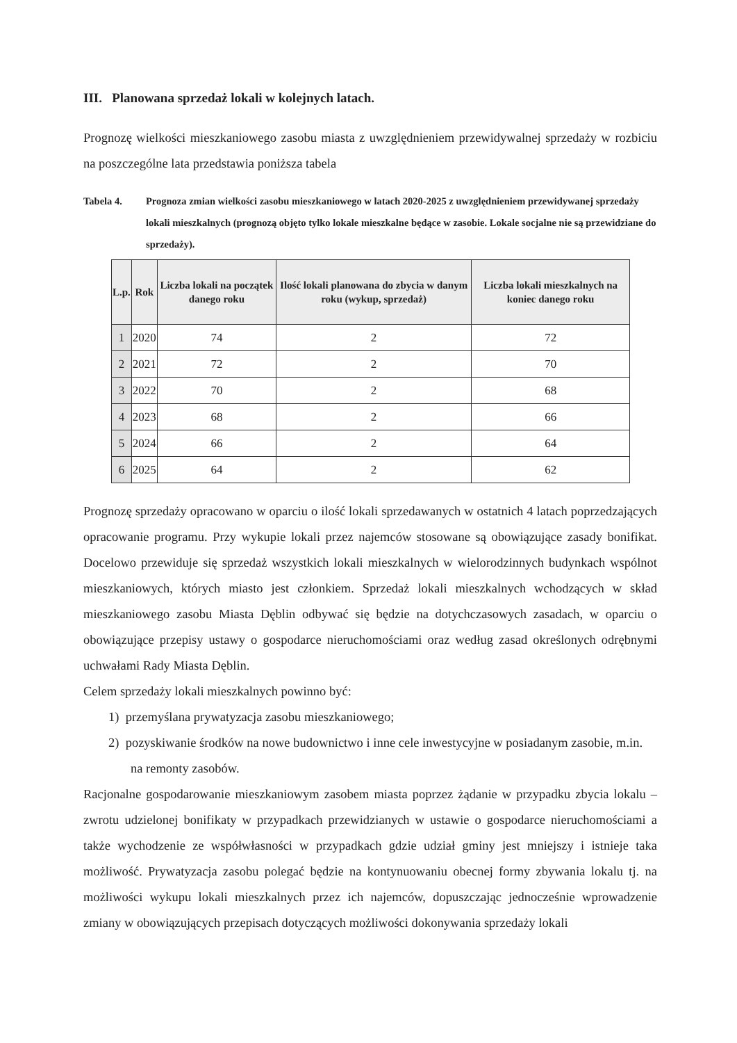III. Planowana sprzedaż lokali w kolejnych latach.
Prognozę wielkości mieszkaniowego zasobu miasta z uwzględnieniem przewidywalnej sprzedaży w rozbiciu na poszczególne lata przedstawia poniższa tabela
Tabela 4. Prognoza zmian wielkości zasobu mieszkaniowego w latach 2020-2025 z uwzględnieniem przewidywanej sprzedaży lokali mieszkalnych (prognozą objęto tylko lokale mieszkalne będące w zasobie. Lokale socjalne nie są przewidziane do sprzedaży).
| L.p. | Rok | Liczba lokali na początek danego roku | Ilość lokali planowana do zbycia w danym roku (wykup, sprzedaż) | Liczba lokali mieszkalnych na koniec danego roku |
| --- | --- | --- | --- | --- |
| 1 | 2020 | 74 | 2 | 72 |
| 2 | 2021 | 72 | 2 | 70 |
| 3 | 2022 | 70 | 2 | 68 |
| 4 | 2023 | 68 | 2 | 66 |
| 5 | 2024 | 66 | 2 | 64 |
| 6 | 2025 | 64 | 2 | 62 |
Prognozę sprzedaży opracowano w oparciu o ilość lokali sprzedawanych w ostatnich 4 latach poprzedzających opracowanie programu. Przy wykupie lokali przez najemców stosowane są obowiązujące zasady bonifikat. Docelowo przewiduje się sprzedaż wszystkich lokali mieszkalnych w wielorodzinnych budynkach wspólnot mieszkaniowych, których miasto jest członkiem. Sprzedaż lokali mieszkalnych wchodzących w skład mieszkaniowego zasobu Miasta Dęblin odbywać się będzie na dotychczasowych zasadach, w oparciu o obowiązujące przepisy ustawy o gospodarce nieruchomościami oraz według zasad określonych odrębnymi uchwałami Rady Miasta Dęblin.
Celem sprzedaży lokali mieszkalnych powinno być:
1) przemyślana prywatyzacja zasobu mieszkaniowego;
2) pozyskiwanie środków na nowe budownictwo i inne cele inwestycyjne w posiadanym zasobie, m.in. na remonty zasobów.
Racjonalne gospodarowanie mieszkaniowym zasobem miasta poprzez żądanie w przypadku zbycia lokalu – zwrotu udzielonej bonifikaty w przypadkach przewidzianych w ustawie o gospodarce nieruchomościami a także wychodzenie ze współwłasności w przypadkach gdzie udział gminy jest mniejszy i istnieje taka możliwość. Prywatyzacja zasobu polegać będzie na kontynuowaniu obecnej formy zbywania lokalu tj. na możliwości wykupu lokali mieszkalnych przez ich najemców, dopuszczając jednocześnie wprowadzenie zmiany w obowiązujących przepisach dotyczących możliwości dokonywania sprzedaży lokali